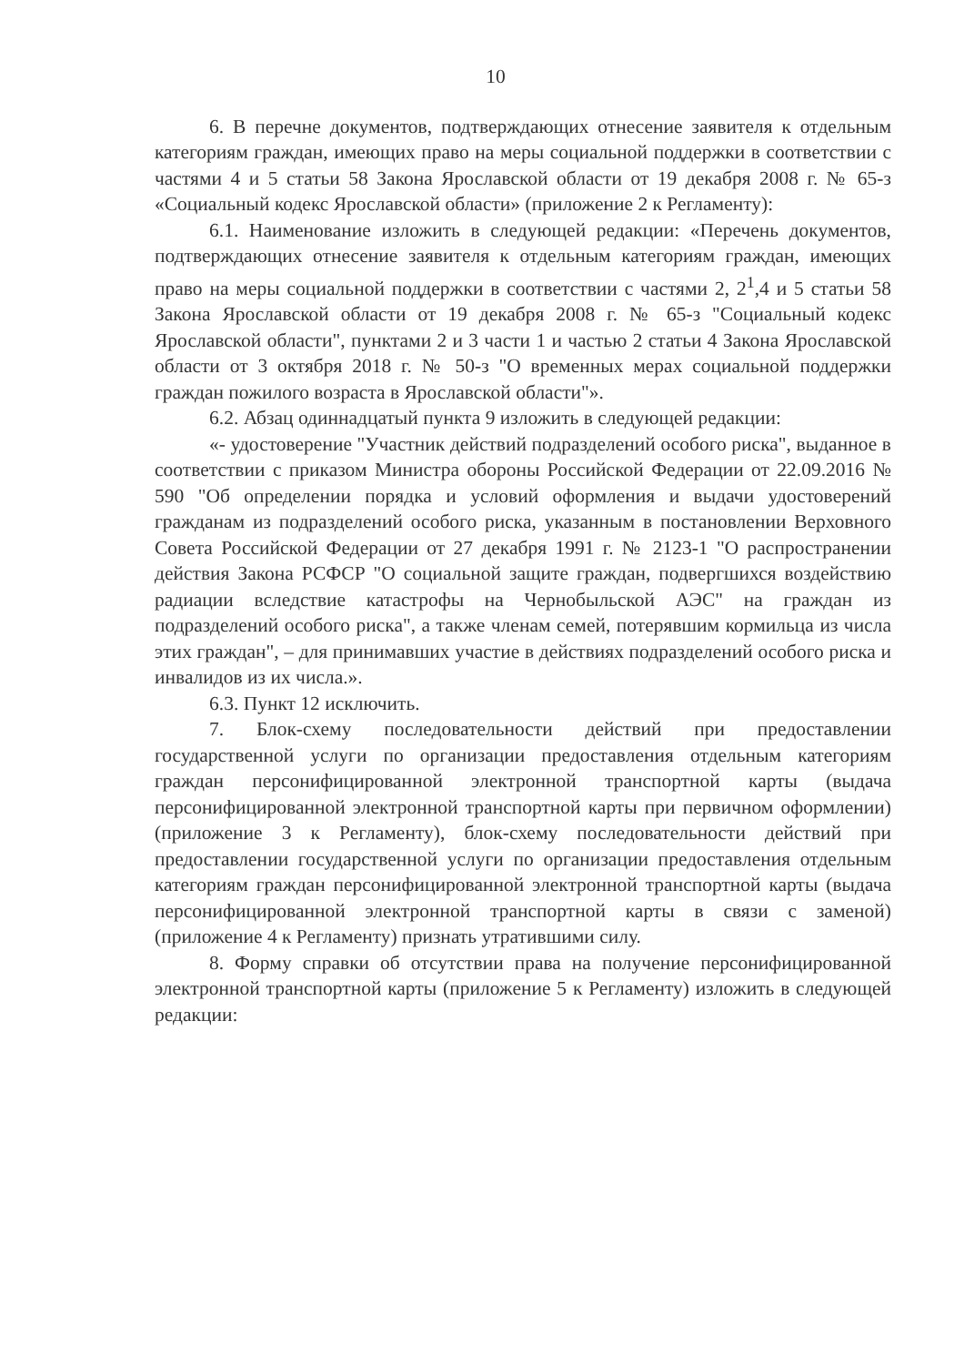10
6. В перечне документов, подтверждающих отнесение заявителя к отдельным категориям граждан, имеющих право на меры социальной поддержки в соответствии с частями 4 и 5 статьи 58 Закона Ярославской области от 19 декабря 2008 г. № 65-з «Социальный кодекс Ярославской области» (приложение 2 к Регламенту):
6.1. Наименование изложить в следующей редакции: «Перечень документов, подтверждающих отнесение заявителя к отдельным категориям граждан, имеющих право на меры социальной поддержки в соответствии с частями 2, 2<sup>1</sup>,4 и 5 статьи 58 Закона Ярославской области от 19 декабря 2008 г. № 65-з "Социальный кодекс Ярославской области", пунктами 2 и 3 части 1 и частью 2 статьи 4 Закона Ярославской области от 3 октября 2018 г. № 50-з "О временных мерах социальной поддержки граждан пожилого возраста в Ярославской области"».
6.2. Абзац одиннадцатый пункта 9 изложить в следующей редакции:
«- удостоверение "Участник действий подразделений особого риска", выданное в соответствии с приказом Министра обороны Российской Федерации от 22.09.2016 № 590 "Об определении порядка и условий оформления и выдачи удостоверений гражданам из подразделений особого риска, указанным в постановлении Верховного Совета Российской Федерации от 27 декабря 1991 г. № 2123-1 "О распространении действия Закона РСФСР "О социальной защите граждан, подвергшихся воздействию радиации вследствие катастрофы на Чернобыльской АЭС" на граждан из подразделений особого риска", а также членам семей, потерявшим кормильца из числа этих граждан", – для принимавших участие в действиях подразделений особого риска и инвалидов из их числа.».
6.3. Пункт 12 исключить.
7. Блок-схему последовательности действий при предоставлении государственной услуги по организации предоставления отдельным категориям граждан персонифицированной электронной транспортной карты (выдача персонифицированной электронной транспортной карты при первичном оформлении) (приложение 3 к Регламенту), блок-схему последовательности действий при предоставлении государственной услуги по организации предоставления отдельным категориям граждан персонифицированной электронной транспортной карты (выдача персонифицированной электронной транспортной карты в связи с заменой) (приложение 4 к Регламенту) признать утратившими силу.
8. Форму справки об отсутствии права на получение персонифицированной электронной транспортной карты (приложение 5 к Регламенту) изложить в следующей редакции: